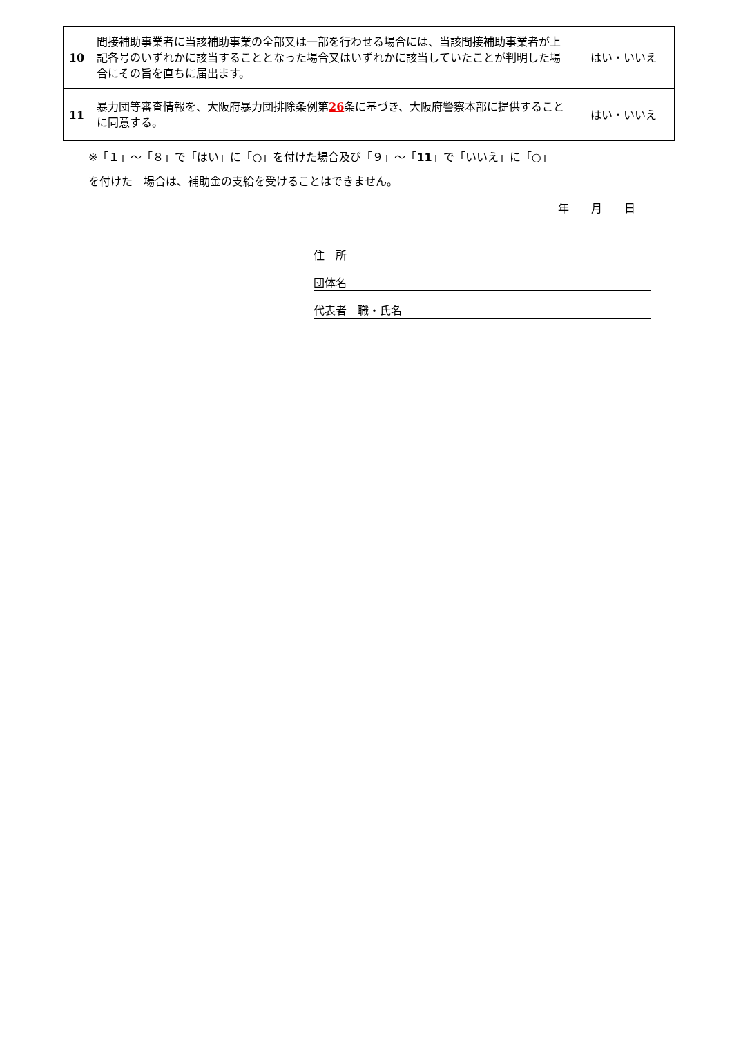| 10 | 間接補助事業者に当該補助事業の全部又は一部を行わせる場合には、当該間接補助事業者が上記各号のいずれかに該当することとなった場合又はいずれかに該当していたことが判明した場合にその旨を直ちに届出ます。 | はい・いいえ |
| 11 | 暴力団等審査情報を、大阪府暴力団排除条例第 26 条に基づき、大阪府警察本部に提供することに同意する。 | はい・いいえ |
※「１」～「８」で「はい」に「○」を付けた場合及び「９」～「11」で「いいえ」に「○」
を付けた　場合は、補助金の支給を受けることはできません。
年　　月　　日
住　所
団体名
代表者　職・氏名